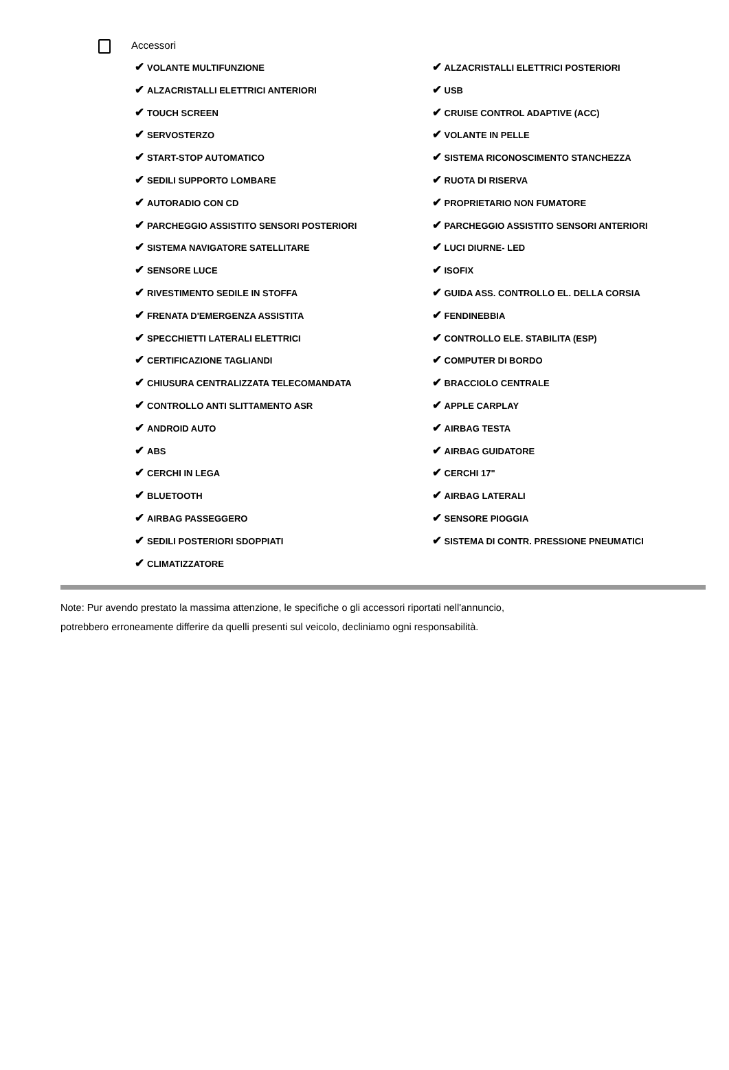Accessori
✔ VOLANTE MULTIFUNZIONE
✔ ALZACRISTALLI ELETTRICI ANTERIORI
✔ TOUCH SCREEN
✔ SERVOSTERZO
✔ START-STOP AUTOMATICO
✔ SEDILI SUPPORTO LOMBARE
✔ AUTORADIO CON CD
✔ PARCHEGGIO ASSISTITO SENSORI POSTERIORI
✔ SISTEMA NAVIGATORE SATELLITARE
✔ SENSORE LUCE
✔ RIVESTIMENTO SEDILE IN STOFFA
✔ FRENATA D'EMERGENZA ASSISTITA
✔ SPECCHIETTI LATERALI ELETTRICI
✔ CERTIFICAZIONE TAGLIANDI
✔ CHIUSURA CENTRALIZZATA TELECOMANDATA
✔ CONTROLLO ANTI SLITTAMENTO ASR
✔ ANDROID AUTO
✔ ABS
✔ CERCHI IN LEGA
✔ BLUETOOTH
✔ AIRBAG PASSEGGERO
✔ SEDILI POSTERIORI SDOPPIATI
✔ CLIMATIZZATORE
✔ ALZACRISTALLI ELETTRICI POSTERIORI
✔ USB
✔ CRUISE CONTROL ADAPTIVE (ACC)
✔ VOLANTE IN PELLE
✔ SISTEMA RICONOSCIMENTO STANCHEZZA
✔ RUOTA DI RISERVA
✔ PROPRIETARIO NON FUMATORE
✔ PARCHEGGIO ASSISTITO SENSORI ANTERIORI
✔ LUCI DIURNE- LED
✔ ISOFIX
✔ GUIDA ASS. CONTROLLO EL. DELLA CORSIA
✔ FENDINEBBIA
✔ CONTROLLO ELE. STABILITA (ESP)
✔ COMPUTER DI BORDO
✔ BRACCIOLO CENTRALE
✔ APPLE CARPLAY
✔ AIRBAG TESTA
✔ AIRBAG GUIDATORE
✔ CERCHI 17"
✔ AIRBAG LATERALI
✔ SENSORE PIOGGIA
✔ SISTEMA DI CONTR. PRESSIONE PNEUMATICI
Note: Pur avendo prestato la massima attenzione, le specifiche o gli accessori riportati nell'annuncio,
potrebbero erroneamente differire da quelli presenti sul veicolo, decliniamo ogni responsabilità.